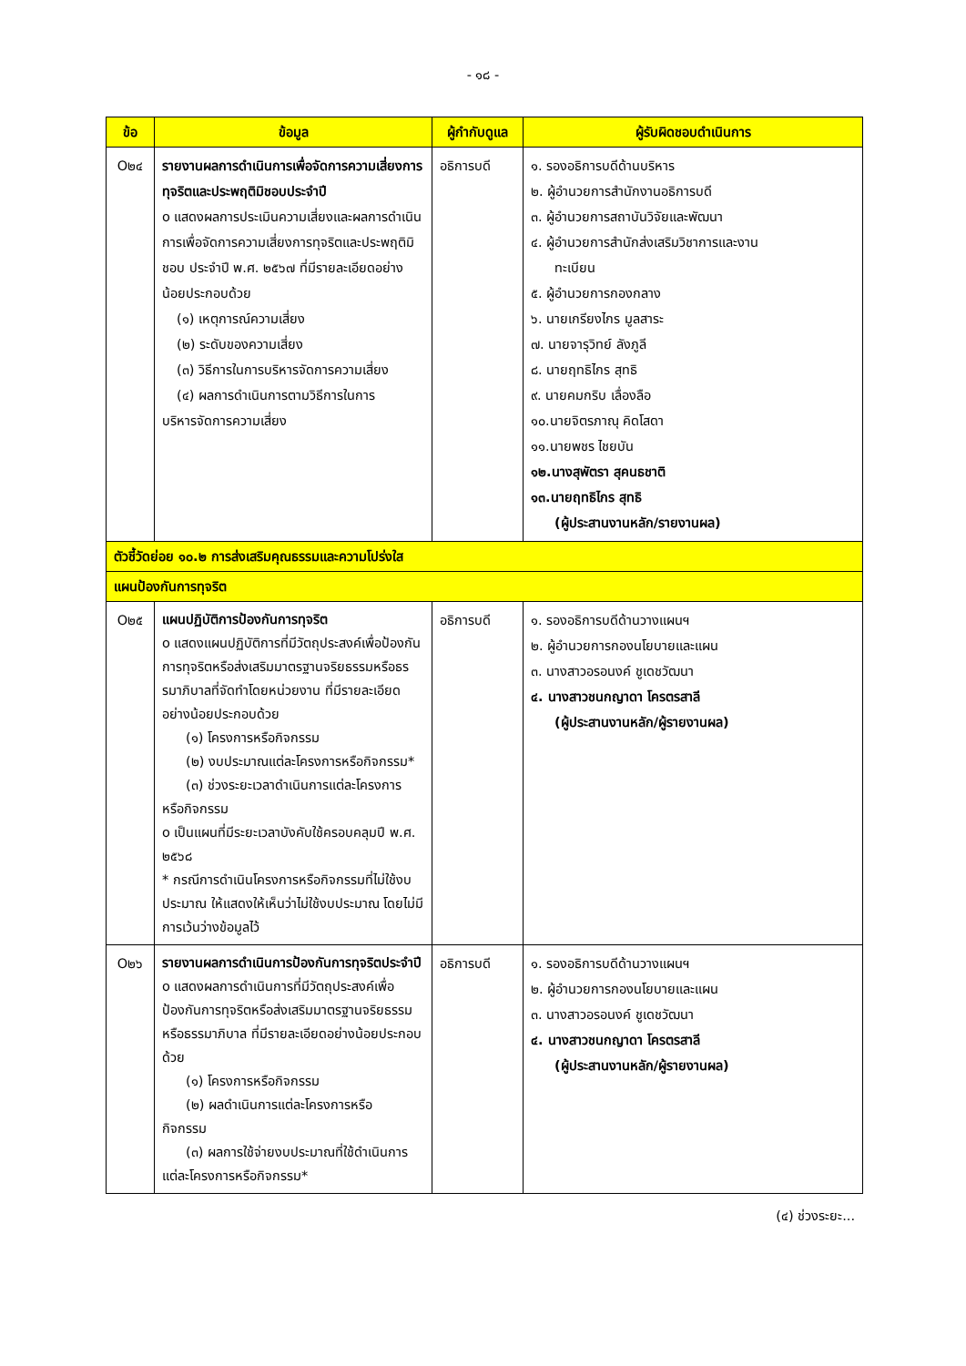- ๑๘ -
| ข้อ | ข้อมูล | ผู้กำกับดูแล | ผู้รับผิดชอบดำเนินการ |
| --- | --- | --- | --- |
| O๒๔ | รายงานผลการดำเนินการเพื่อจัดการความเสี่ยงการทุจริตและประพฤติมิชอบประจำปี o แสดงผลการประเมินความเสี่ยงและผลการดำเนินการเพื่อจัดการความเสี่ยงการทุจริตและประพฤติมิชอบ ประจำปี พ.ศ. ๒๕๖๗ ที่มีรายละเอียดอย่างน้อยประกอบด้วย (๑) เหตุการณ์ความเสี่ยง (๒) ระดับของความเสี่ยง (๓) วิธีการในการบริหารจัดการความเสี่ยง (๔) ผลการดำเนินการตามวิธีการในการ บริหารจัดการความเสี่ยง | อธิการบดี | ๑. รองอธิการบดีด้านบริหาร ๒. ผู้อำนวยการสำนักงานอธิการบดี ๓. ผู้อำนวยการสถาบันวิจัยและพัฒนา ๔. ผู้อำนวยการสำนักส่งเสริมวิชาการและงาน ทะเบียน ๕. ผู้อำนวยการกองกลาง ๖. นายเกรียงไกร มูลสาระ ๗. นายจารุวิทย์ ลังภูลี ๘. นายฤทธิไกร สุทธิ ๙. นายคมกริบ เลื่องลือ ๑๐.นายจิตรภาณุ คิดโสดา ๑๑.นายพชร ไชยบัน ๑๒.นางสุพัตรา สุคนธชาติ ๑๓.นายฤทธิไกร สุทธิ (ผู้ประสานงานหลัก/รายงานผล) |
| ตัวชี้วัดย่อย ๑๐.๒ การส่งเสริมคุณธรรมและความโปร่งใส | | | |
| แผนป้องกันการทุจริต | | | |
| O๒๕ | แผนปฏิบัติการป้องกันการทุจริต o แสดงแผนปฏิบัติการที่มีวัตถุประสงค์เพื่อป้องกันการทุจริตหรือส่งเสริมมาตรฐานจริยธรรมหรือธรรมาภิบาลที่จัดทำโดยหน่วยงาน ที่มีรายละเอียดอย่างน้อยประกอบด้วย (๑) โครงการหรือกิจกรรม (๒) งบประมาณแต่ละโครงการหรือกิจกรรม* (๓) ช่วงระยะเวลาดำเนินการแต่ละโครงการ หรือกิจกรรม o เป็นแผนที่มีระยะเวลาบังคับใช้ครอบคลุมปี พ.ศ. ๒๕๖๘ * กรณีการดำเนินโครงการหรือกิจกรรมที่ไม่ใช้งบประมาณ ให้แสดงให้เห็นว่าไม่ใช้งบประมาณ โดยไม่มีการเว้นว่างข้อมูลไว้ | อธิการบดี | ๑. รองอธิการบดีด้านวางแผนฯ ๒. ผู้อำนวยการกองนโยบายและแผน ๓. นางสาวอรอนงค์ ชูเดชวัฒนา ๔. นางสาวชนกญาดา โครตรสาลี (ผู้ประสานงานหลัก/ผู้รายงานผล) |
| O๒๖ | รายงานผลการดำเนินการป้องกันการทุจริตประจำปี o แสดงผลการดำเนินการที่มีวัตถุประสงค์เพื่อป้องกันการทุจริตหรือส่งเสริมมาตรฐานจริยธรรมหรือธรรมาภิบาล ที่มีรายละเอียดอย่างน้อยประกอบด้วย (๑) โครงการหรือกิจกรรม (๒) ผลดำเนินการแต่ละโครงการหรือ กิจกรรม (๓) ผลการใช้จ่ายงบประมาณที่ใช้ดำเนินการ แต่ละโครงการหรือกิจกรรม* | อธิการบดี | ๑. รองอธิการบดีด้านวางแผนฯ ๒. ผู้อำนวยการกองนโยบายและแผน ๓. นางสาวอรอนงค์ ชูเดชวัฒนา ๔. นางสาวชนกญาดา โครตรสาลี (ผู้ประสานงานหลัก/ผู้รายงานผล) |
(๔) ช่วงระยะ...